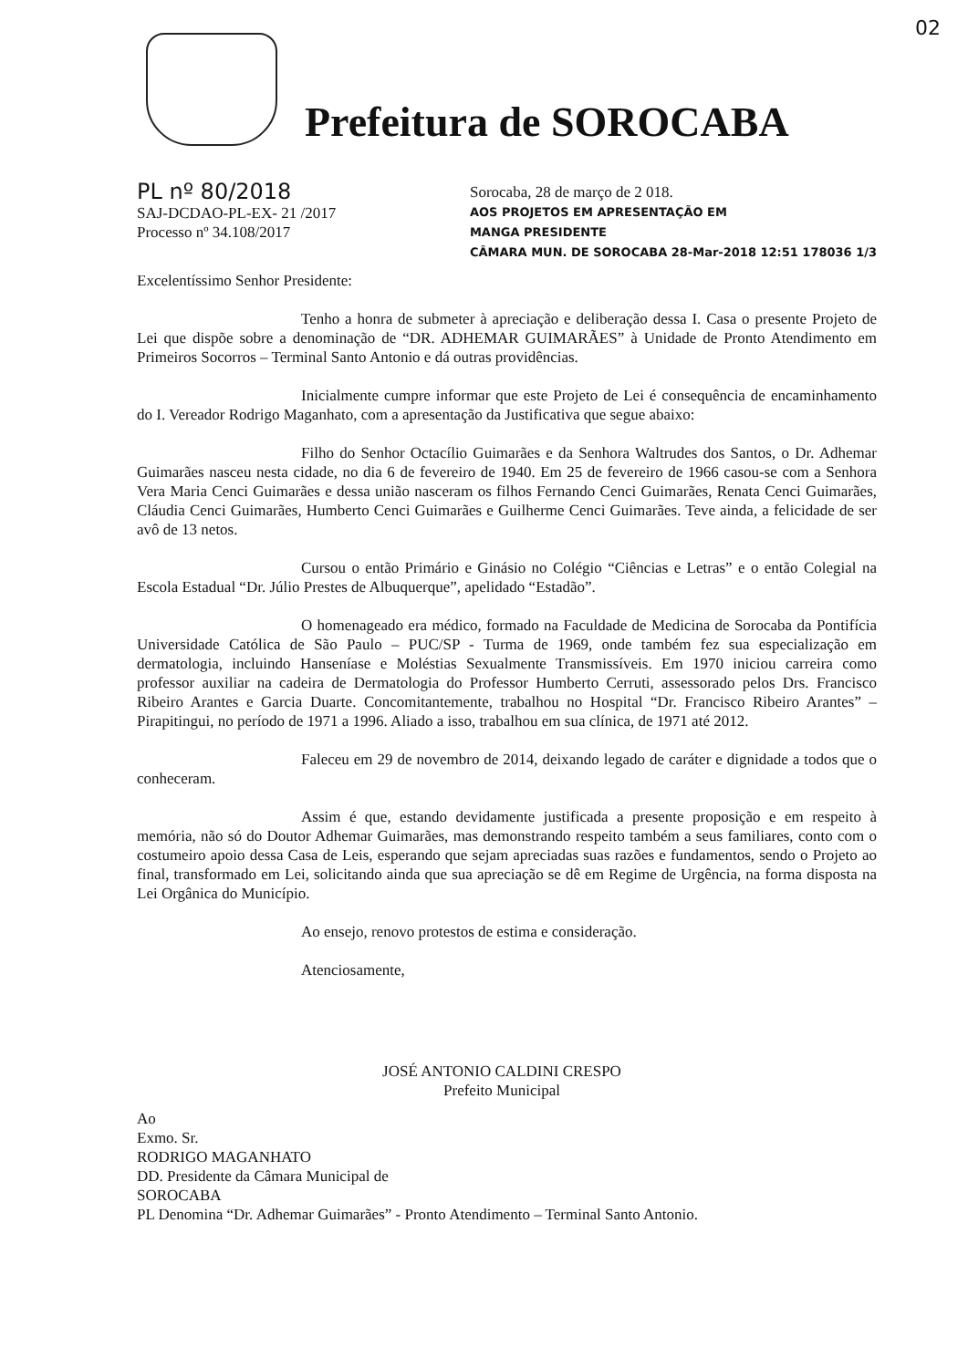02
Prefeitura de SOROCABA
PL nº 80/2018
SAJ-DCDAO-PL-EX- 21 /2017
Processo nº 34.108/2017
Sorocaba, 28 de março de 2 018.
AOS PROJETOS EM APRESENTAÇÃO EM
MANGA PRESIDENTE
CÂMARA MUN. DE SOROCABA 28-Mar-2018 12:51 178036 1/3
Excelentíssimo Senhor Presidente:
Tenho a honra de submeter à apreciação e deliberação dessa I. Casa o presente Projeto de Lei que dispõe sobre a denominação de “DR. ADHEMAR GUIMARÃES” à Unidade de Pronto Atendimento em Primeiros Socorros – Terminal Santo Antonio e dá outras providências.
Inicialmente cumpre informar que este Projeto de Lei é consequência de encaminhamento do I. Vereador Rodrigo Maganhato, com a apresentação da Justificativa que segue abaixo:
Filho do Senhor Octacílio Guimarães e da Senhora Waltrudes dos Santos, o Dr. Adhemar Guimarães nasceu nesta cidade, no dia 6 de fevereiro de 1940. Em 25 de fevereiro de 1966 casou-se com a Senhora Vera Maria Cenci Guimarães e dessa união nasceram os filhos Fernando Cenci Guimarães, Renata Cenci Guimarães, Cláudia Cenci Guimarães, Humberto Cenci Guimarães e Guilherme Cenci Guimarães. Teve ainda, a felicidade de ser avô de 13 netos.
Cursou o então Primário e Ginásio no Colégio “Ciências e Letras” e o então Colegial na Escola Estadual “Dr. Júlio Prestes de Albuquerque”, apelidado “Estadão”.
O homenageado era médico, formado na Faculdade de Medicina de Sorocaba da Pontifícia Universidade Católica de São Paulo – PUC/SP - Turma de 1969, onde também fez sua especialização em dermatologia, incluindo Hanseníase e Moléstias Sexualmente Transmissíveis. Em 1970 iniciou carreira como professor auxiliar na cadeira de Dermatologia do Professor Humberto Cerruti, assessorado pelos Drs. Francisco Ribeiro Arantes e Garcia Duarte. Concomitantemente, trabalhou no Hospital “Dr. Francisco Ribeiro Arantes” – Pirapitingui, no período de 1971 a 1996. Aliado a isso, trabalhou em sua clínica, de 1971 até 2012.
Faleceu em 29 de novembro de 2014, deixando legado de caráter e dignidade a todos que o conheceram.
Assim é que, estando devidamente justificada a presente proposição e em respeito à memória, não só do Doutor Adhemar Guimarães, mas demonstrando respeito também a seus familiares, conto com o costumeiro apoio dessa Casa de Leis, esperando que sejam apreciadas suas razões e fundamentos, sendo o Projeto ao final, transformado em Lei, solicitando ainda que sua apreciação se dê em Regime de Urgência, na forma disposta na Lei Orgânica do Município.
Ao ensejo, renovo protestos de estima e consideração.
Atenciosamente,
JOSÉ ANTONIO CALDINI CRESPO
Prefeito Municipal
Ao
Exmo. Sr.
RODRIGO MAGANHATO
DD. Presidente da Câmara Municipal de
SOROCABA
PL Denomina “Dr. Adhemar Guimarães” - Pronto Atendimento – Terminal Santo Antonio.